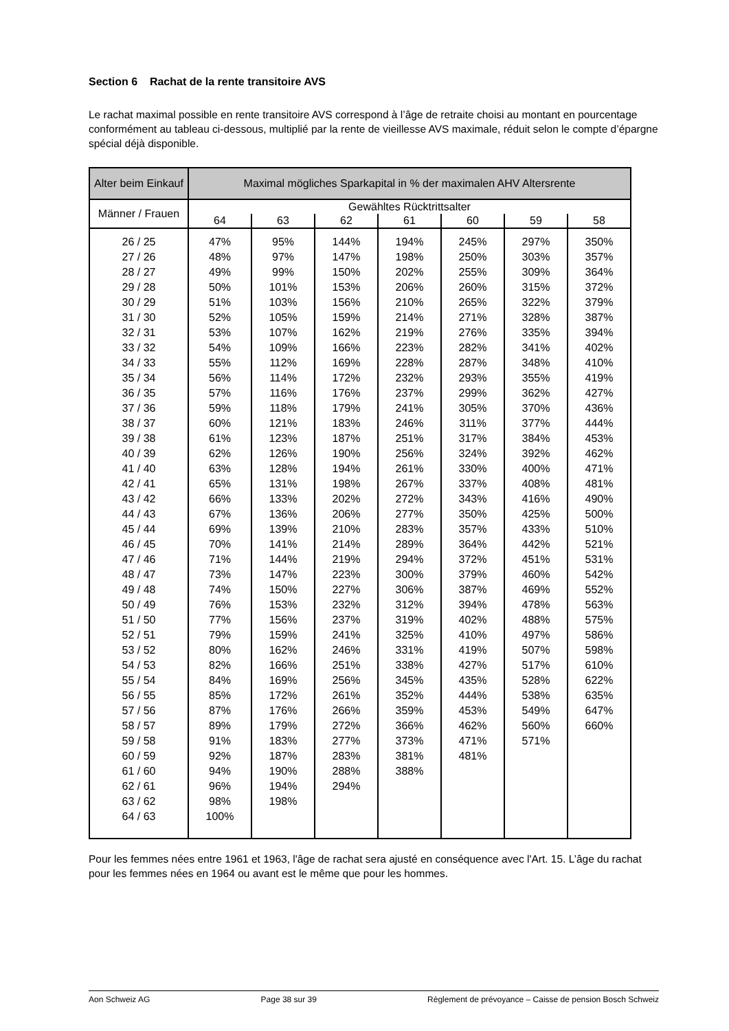Section 6 Rachat de la rente transitoire AVS
Le rachat maximal possible en rente transitoire AVS correspond à l’âge de retraite choisi au montant en pourcentage conformément au tableau ci-dessous, multiplié par la rente de vieillesse AVS maximale, réduit selon le compte d’épargne spécial déjà disponible.
| Alter beim Einkauf | Maximal mögliches Sparkapital in % der maximalen AHV Altersrente | | | | | | |
| --- | --- | --- | --- | --- | --- | --- | --- |
| Männer / Frauen | Gewähltes Rücktrittsalter | | | | | | |
| | 64 | 63 | 62 | 61 | 60 | 59 | 58 |
| 26 / 25 27 / 26 28 / 27 29 / 28 30 / 29 31 / 30 32 / 31 33 / 32 34 / 33 35 / 34 36 / 35 37 / 36 38 / 37 39 / 38 40 / 39 41 / 40 42 / 41 43 / 42 44 / 43 45 / 44 46 / 45 47 / 46 48 / 47 49 / 48 50 / 49 51 / 50 52 / 51 53 / 52 54 / 53 55 / 54 56 / 55 57 / 56 58 / 57 59 / 58 60 / 59 61 / 60 62 / 61 63 / 62 64 / 63 | 47% 48% 49% 50% 51% 52% 53% 54% 55% 56% 57% 59% 60% 61% 62% 63% 65% 66% 67% 69% 70% 71% 73% 74% 76% 77% 79% 80% 82% 84% 85% 87% 89% 91% 92% 94% 96% 98% 100% | 95% 97% 99% 101% 103% 105% 107% 109% 112% 114% 116% 118% 121% 123% 126% 128% 131% 133% 136% 139% 141% 144% 147% 150% 153% 156% 159% 162% 166% 169% 172% 176% 179% 183% 187% 190% 194% 198% | 144% 147% 150% 153% 156% 159% 162% 166% 169% 172% 176% 179% 183% 187% 190% 194% 198% 202% 206% 210% 214% 219% 223% 227% 232% 237% 241% 246% 251% 256% 261% 266% 272% 277% 283% 288% 294% | 194% 198% 202% 206% 210% 214% 219% 223% 228% 232% 237% 241% 246% 251% 256% 261% 267% 272% 277% 283% 289% 294% 300% 306% 312% 319% 325% 331% 338% 345% 352% 359% 366% 373% 381% 388% | 245% 250% 255% 260% 265% 271% 276% 282% 287% 293% 299% 305% 311% 317% 324% 330% 337% 343% 350% 357% 364% 372% 379% 387% 394% 402% 410% 419% 427% 435% 444% 453% 462% 471% 481% | 297% 303% 309% 315% 322% 328% 335% 341% 348% 355% 362% 370% 377% 384% 392% 400% 408% 416% 425% 433% 442% 451% 460% 469% 478% 488% 497% 507% 517% 528% 538% 549% 560% 571% | 350% 357% 364% 372% 379% 387% 394% 402% 410% 419% 427% 436% 444% 453% 462% 471% 481% 490% 500% 510% 521% 531% 542% 552% 563% 575% 586% 598% 610% 622% 635% 647% 660% |
Pour les femmes nées entre 1961 et 1963, l'âge de rachat sera ajusté en conséquence avec l'Art. 15. L’âge du rachat pour les femmes nées en 1964 ou avant est le même que pour les hommes.
Aon Schweiz AG Page 38 sur 39 Règlement de prévoyance – Caisse de pension Bosch Schweiz